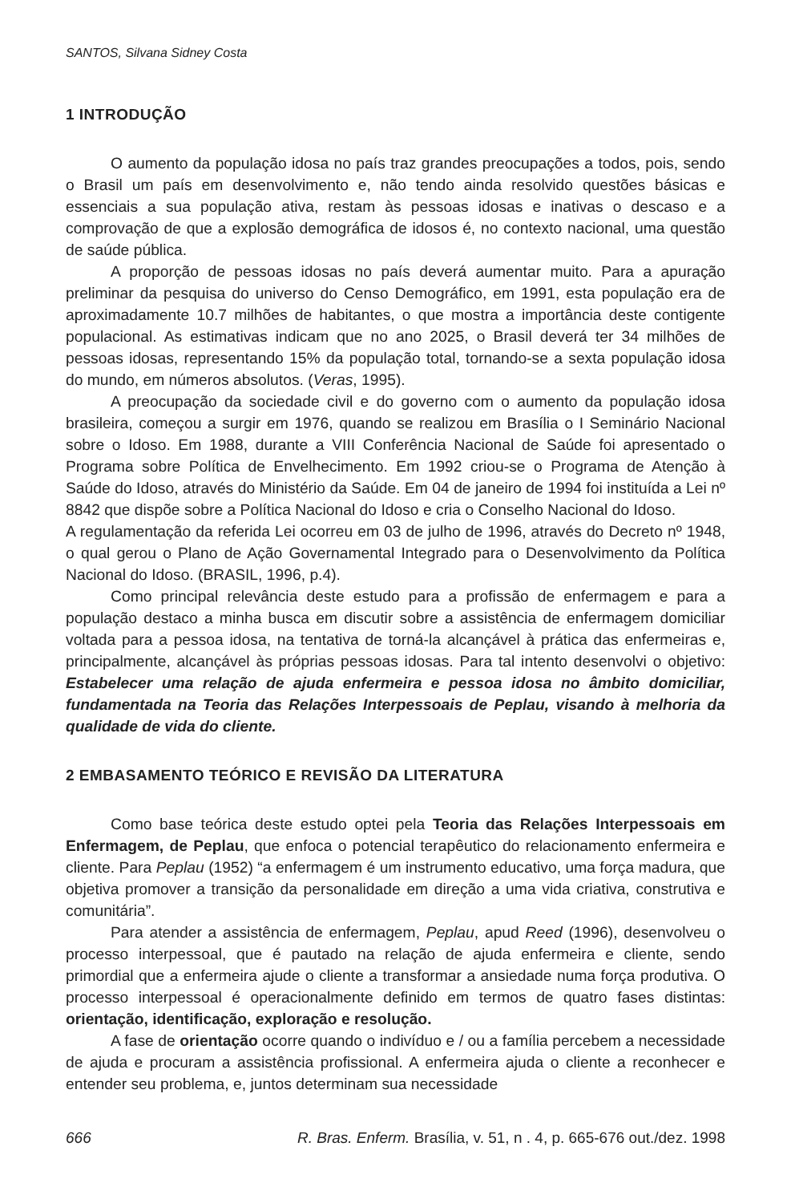SANTOS, Silvana Sidney Costa
1 INTRODUÇÃO
O aumento da população idosa no país traz grandes preocupações a todos, pois, sendo o Brasil um país em desenvolvimento e, não tendo ainda resolvido questões básicas e essenciais a sua população ativa, restam às pessoas idosas e inativas o descaso e a comprovação de que a explosão demográfica de idosos é, no contexto nacional, uma questão de saúde pública.
A proporção de pessoas idosas no país deverá aumentar muito. Para a apuração preliminar da pesquisa do universo do Censo Demográfico, em 1991, esta população era de aproximadamente 10.7 milhões de habitantes, o que mostra a importância deste contigente populacional. As estimativas indicam que no ano 2025, o Brasil deverá ter 34 milhões de pessoas idosas, representando 15% da população total, tornando-se a sexta população idosa do mundo, em números absolutos. (Veras, 1995).
A preocupação da sociedade civil e do governo com o aumento da população idosa brasileira, começou a surgir em 1976, quando se realizou em Brasília o I Seminário Nacional sobre o Idoso. Em 1988, durante a VIII Conferência Nacional de Saúde foi apresentado o Programa sobre Política de Envelhecimento. Em 1992 criou-se o Programa de Atenção à Saúde do Idoso, através do Ministério da Saúde. Em 04 de janeiro de 1994 foi instituída a Lei nº 8842 que dispõe sobre a Política Nacional do Idoso e cria o Conselho Nacional do Idoso.
A regulamentação da referida Lei ocorreu em 03 de julho de 1996, através do Decreto nº 1948, o qual gerou o Plano de Ação Governamental Integrado para o Desenvolvimento da Política Nacional do Idoso. (BRASIL, 1996, p.4).
Como principal relevância deste estudo para a profissão de enfermagem e para a população destaco a minha busca em discutir sobre a assistência de enfermagem domiciliar voltada para a pessoa idosa, na tentativa de torná-la alcançável à prática das enfermeiras e, principalmente, alcançável às próprias pessoas idosas. Para tal intento desenvolvi o objetivo: Estabelecer uma relação de ajuda enfermeira e pessoa idosa no âmbito domiciliar, fundamentada na Teoria das Relações Interpessoais de Peplau, visando à melhoria da qualidade de vida do cliente.
2 EMBASAMENTO TEÓRICO E REVISÃO DA LITERATURA
Como base teórica deste estudo optei pela Teoria das Relações Interpessoais em Enfermagem, de Peplau, que enfoca o potencial terapêutico do relacionamento enfermeira e cliente. Para Peplau (1952) “a enfermagem é um instrumento educativo, uma força madura, que objetiva promover a transição da personalidade em direção a uma vida criativa, construtiva e comunitária”.
Para atender a assistência de enfermagem, Peplau, apud Reed (1996), desenvolveu o processo interpessoal, que é pautado na relação de ajuda enfermeira e cliente, sendo primordial que a enfermeira ajude o cliente a transformar a ansiedade numa força produtiva. O processo interpessoal é operacionalmente definido em termos de quatro fases distintas: orientação, identificação, exploração e resolução.
A fase de orientação ocorre quando o indivíduo e / ou a família percebem a necessidade de ajuda e procuram a assistência profissional. A enfermeira ajuda o cliente a reconhecer e entender seu problema, e, juntos determinam sua necessidade
666 R. Bras. Enferm. Brasília, v. 51, n . 4, p. 665-676 out./dez. 1998